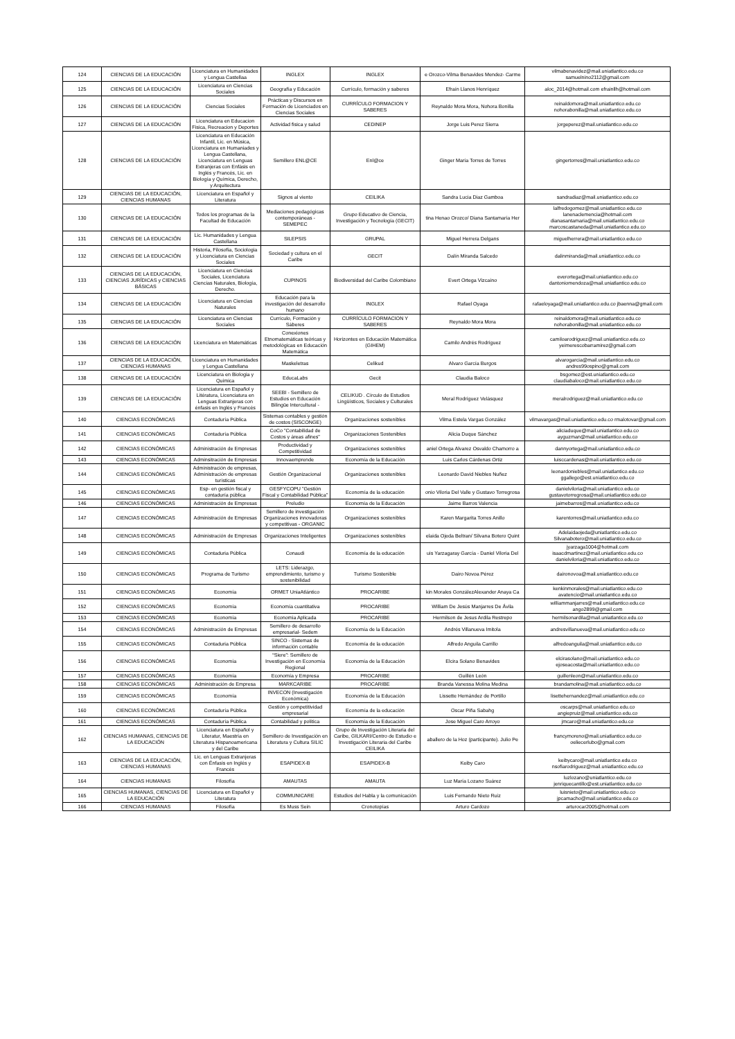| 124 | CIENCIAS DE LA EDUCACIÓN | Licenciatura en Humanidades y Lengua Castellaa | INGLEX | INGLEX | e Orozco-Vilma Benavides Mendez- Carme | vilmabenavidez@mail.uniatlantico.edu.co samuelnino2112@gmail.com |
| 125 | CIENCIAS DE LA EDUCACIÓN | Licenciatura en Ciencias Sociales | Geografía y Educación | Currículo, formación y saberes | Efraín Llanos Henríquez | aloc_2014@hotmail.com efrainllh@hotmail.com |
| 126 | CIENCIAS DE LA EDUCACIÓN | Ciencias Sociales | Prácticas y Discursos en Formación de Licenciados en Ciencias Sociales | CURRÍCULO FORMACION Y SABERES | Reynaldo Mora Mora, Nohora Bonilla | reinaldomora@mail.uniatlantico.edu.co nohorabonilla@mail.uniatlantico.edu.co |
| 127 | CIENCIAS DE LA EDUCACIÓN | Licenciatura en Educacion Fisica, Recreacion y Deportes | Actividad fisica y salud | CEDINEP | Jorge Luis Perez Sierra | jorgeperez@mail.uniatlantico.edu.co |
| 128 | CIENCIAS DE LA EDUCACIÓN | Licenciatura en Educación Infantil, Lic. en Música, Licenciatura en Humaniades y Lengua Castellana, Licenciatura en Lenguas Extranjeras con Enfásis en Inglés y Francés, Lic. en Biología y Química, Derecho, y Arquitectura | Semillero ENL@CE | Enl@ce | Ginger María Torres de Torres | gingertorres@mail.uniatlantico.edu.co |
| 129 | CIENCIAS DE LA EDUCACIÓN, CIENCIAS HUMANAS | Licenciatura en Español y Literatura | Signos al viento | CEILIKA | Sandra Lucia Diaz Gamboa | sandradiaz@mail.uniatlantico.edu.co |
| 130 | CIENCIAS DE LA EDUCACIÓN | Todos los programas de la Facultad de Educación | Mediaciones pedagógicas contemporáneas - SEMEPEC | Grupo Educativo de Ciencia, Investigación y Tecnología (GECIT) | tina Henao Orozco/ Diana Santamaría Her | lalfredogomez@mail.uniatlantico.edu.co lanenaclemencia@hotmail.com dianasantamaria@mail.uniatlantico.edu.co marcoscastaneda@mail.uniatlantico.edu.co |
| 131 | CIENCIAS DE LA EDUCACIÓN | Lic. Humanidades y Lengua Castellana | SILEPSIS | GRUPAL | Miguel Herrera Delgans | miguelherrera@mail.uniatlantico.edu.co |
| 132 | CIENCIAS DE LA EDUCACIÓN | Historia, Filosofia, Sociologia y Licenciatura en Ciencias Sociales | Sociedad y cultura en el Caribe | GECIT | Dalín Miranda Salcedo | dalinmiranda@mail.uniatlantico.edu.co |
| 133 | CIENCIAS DE LA EDUCACIÓN, CIENCIAS JURÍDICAS y CIENCIAS BÁSICAS | Licenciatura en Ciencias Sociales, Licenciatura Ciencias Naturales, Biología, Derecho. | CUPINOS | Biodiversidad del Caribe Colombiano | Evert Ortega Vizcaíno | everortega@mail.uniatlantico.edu.co dantoniomendoza@mail.uniatlantico.edu.co |
| 134 | CIENCIAS DE LA EDUCACIÓN | Licenciatura en Ciencias Naturales | Educación para la investigación del desarrollo humano | INGLEX | Rafael Oyaga | rafaeloyaga@mail.uniatlantico.edu.co jbaenna@gmail.com |
| 135 | CIENCIAS DE LA EDUCACIÓN | Licenciatura en Ciencias Sociales | Currículo, Formación y Sáberes | CURRÍCULO FORMACION Y SABERES | Reynaldo Mora Mora | reinaldomora@mail.uniatlantico.edu.co nohorabonilla@mail.uniatlantico.edu.co |
| 136 | CIENCIAS DE LA EDUCACIÓN | Licenciatura en Matemáticas | Conexiones Etnomatemáticas teóricas y metodológicas en Educación Matemática | Horizontes en Educación Matemática (GIHEM) | Camilo Andrés Rodríguez | camiloarodriguez@mail.uniatlantico.edu.co yeimerescobarramirez@gmail.com |
| 137 | CIENCIAS DE LA EDUCACIÓN, CIENCIAS HUMANAS | Licenciatura en Humanidades y Lengua Castellana | Maskeletras | Celikud | Alvaro García Burgos | alvarogarcia@mail.uniatlantico.edu.co andres99ospino@gmail.com |
| 138 | CIENCIAS DE LA EDUCACIÓN | Licenciatura en Biologia y Quimica | EducaLabs | Gecit | Claudia Baloco | bsgomez@est.uniatlantico.edu.co claudiabaloco@mail.uniatlantico.edu.co |
| 139 | CIENCIAS DE LA EDUCACIÓN | Licenciatura en Español y Litératura, Licenciatura en Lenguas Extranjeras con énfasis en Inglés y Francés | SEEBI - Semillero de Estudios en Educación Bilingüe Intercultural - | CELIKUD . Círculo de Estudios Lingüísticos, Sociales y Culturales | Meral Rodríguez Velásquez | meralrodriguez@mail.uniatlantico.edu.co |
| 140 | CIENCIAS ECONÓMICAS | Contaduría Pública | Sistemas contables y gestión de costos (SISCONGE) | Organizaciones sostenibles | Vilma Estela Vargas González | vilmavargas@mail.uniatlantico.edu.co rmalotovar@gmail.com |
| 141 | CIENCIAS ECONÓMICAS | Contaduría Pública | CoCo "Contabilidad de Costos y áreas afines" | Organizaciones Sostenibles | Alicia Duque Sánchez | aliciaduque@mail.uniatlantico.edu.co ayguzman@mail.uniatlantico.edu.co |
| 142 | CIENCIAS ECONÓMICAS | Administración de Empresas | Productividad y Competitividad | Organizaciones sostenibles | aniel Ortega Alvarez Osvaldo Chamorro a | dannyortega@mail.uniatlantico.edu.co |
| 143 | CIENCIAS ECONÓMICAS | Adminsitración de Empresas | Innovaemprende | Economía de la Educación | Luis Carlos Cárdenas Ortiz | luisccardenas@mail.uniatlantico.edu.co |
| 144 | CIENCIAS ECONÓMICAS | Administración de empresas, Administración de empresas turísticas | Gestión Organizacional | Organizaciones sostenibles | Leonardo David Niebles Nuñez | leonardoniebles@mail.uniatlantico.edu.co ggallego@est.uniatlantico.edu.co |
| 145 | CIENCIAS ECONÓMICAS | Esp- en gestión fiscal y contaduría pública | GESFYCOPU "Gestión Fiscal y Contabilidad Pública" | Economía de la educación | onio Viloria Del Valle y Gustavo Torregrosa | danielviloria@mail.uniatlantico.edu.co gustavotorregrosa@mail.uniatlantico.edu.co |
| 146 | CIENCIAS ECONÓMICAS | Administración de Empresas | Preludio | Economía de la Educación | Jaime Barros Valencia | jaimebarros@mail.uniatlantico.edu.co |
| 147 | CIENCIAS ECONÓMICAS | Administración de Empresas | Semillero de investigación Organizaciones innovadoras y competitivas - ORGANIC | Organizaciones sostenibles | Karen Margarita Torres Anillo | karentorres@mail.uniatlantico.edu.co |
| 148 | CIENCIAS ECONÓMICAS | Administración de Empresas | Organizaciones Inteligentes | Organizaciones sostenibles | elaida Ojeda Beltran/ Silvana Botero Quint | Adelaidaojeda@uniatlantico.edu.co Silvanabotero@mail.uniatlantico.edu.co |
| 149 | CIENCIAS ECONÓMICAS | Contaduria Pública | Conaudi | Economía de la educación | uis Yarzagaray García - Daniel Viloria Del | jyarzaga1004@hotmail.com isaacdmartinez@mail.uniatlantico.edu.co danielviloria@mail.uniatlantico.edu.co |
| 150 | CIENCIAS ECONÓMICAS | Programa de Turismo | LETS: Liderazgo, emprendimiento, turismo y sostenibilidad | Turismo Sostenible | Dairo Novoa Pérez | daironovoa@mail.uniatlantico.edu.co |
| 151 | CIENCIAS ECONÓMICAS | Economía | ORMET UniaAtlántico | PROCARIBE | kin Morales GonzálezAlexander Anaya Ca | kenkinmorales@mail.uniatlantico.edu.co avatencio@mail.uniatlantico.edu.co |
| 152 | CIENCIAS ECONÓMICAS | Economía | Economía cuantitativa | PROCARIBE | William De Jesús Manjarres De Ávila | williammanjarres@mail.uniatlantico.edu.co ango2899@gmail.com |
| 153 | CIENCIAS ECONÓMICAS | Economía | Economia Aplicada | PROCARIBE | Hermilson de Jesus Ardila Restrepo | hermilsonardila@mail.uniatlantico.edu.co |
| 154 | CIENCIAS ECONÓMICAS | Administración de Empresas | Semillero de desarrollo empresarial- Sedem | Economía de la Educación | Andrés Villanueva Imitola | andresvillanueva@mail.uniatlantico.edu.co |
| 155 | CIENCIAS ECONÓMICAS | Contaduria Pública | SINCO - Sistemas de información contable | Economía de la educación | Alfredo Anguila Carrillo | alfredoanguila@mail.uniatlantico.edu.co |
| 156 | CIENCIAS ECONÓMICAS | Economía | “Siere”: Semillero de Investigación en Economía Regional | Economía de la Educación | Elcira Solano Benavides | elcirasolano@mail.uniatlantico.edu.co ejoseacosta@mail.uniatlantico.edu.co |
| 157 | CIENCIAS ECONÓMICAS | Economía | Economía y Empresa | PROCARIBE | Guillén León | guillenleon@mail.uniatlantico.edu.co |
| 158 | CIENCIAS ECONÓMICAS | Administración de Empresa | MARKCARIBE | PROCARIBE | Branda Vanessa Molina Medina | brandamolina@mail.uniatlantico.edu.co |
| 159 | CIENCIAS ECONÓMICAS | Economía | INVECON (Investigación Económica) | Economía de la Educación | Lissette Hernández de Portillo | lisettehernandez@mail.uniatlantico.edu.co |
| 160 | CIENCIAS ECONÓMICAS | Contaduría Pública | Gestión y competitividad empresarial | Economía de la educación | Oscar Piña Sabahg | oscarps@mail.uniatlantico.edu.co angiepruiz@mail.uniatlantico.edu.co |
| 161 | CIENCIAS ECONÓMICAS | Contaduría Pública | Contabilidad y política | Economía de la Educación | Jose Miguel Caro Arroyo | jmcaro@mail.uniatlantico.edu.co |
| 162 | CIENCIAS HUMANAS, CIENCIAS DE LA EDUCACIÓN | Licenciatura en Español y Literatur, Maestría en Literatura Hispanoamericana y del Caribe | Semillero de Investigación en Literatura y Cultura SILIC | Grupo de Investigación Literaria del Caribe, GILKARI/Centro de Estudio e Investigación Literaria del Caribe CEILIKA | aballero de la Hoz (participante). Julio Pe | francymoreno@mail.uniatlantico.edu.co oeliecerlubo@gmail.com |
| 163 | CIENCIAS DE LA EDUCACIÓN, CIENCIAS HUMANAS | Lic. en Lenguas Extranjeras con Énfasis en Inglés y Francés | ESAPIDEX-B | ESAPIDEX-B | Keiby Caro | keibycaro@mail.uniatlantico.edu.co nsofiarodriguez@mail.uniatlantico.edu.co |
| 164 | CIENCIAS HUMANAS | Filosofía | AMAUTAS | AMAUTA | Luz María Lozano Suárez | luzlozano@uniatlantico.edu.co jenriquecantillo@est.uniatlantico.edu.co |
| 165 | CIENCIAS HUMANAS, CIENCIAS DE LA EDUCACIÓN | Licenciatura en Español y Literatura | COMMUNICARE | Estudios del Habla y la comunicación | Luis Fernando Nieto Ruiz | luisnieto@mail.uniatlantico.edu.co jpcamacho@mail.uniatlantico.edu.co |
| 166 | CIENCIAS HUMANAS | Filosofía | Es Muss Sein | Cronotopías | Arturo Cardozo | arturocar2005@hotmail.com |